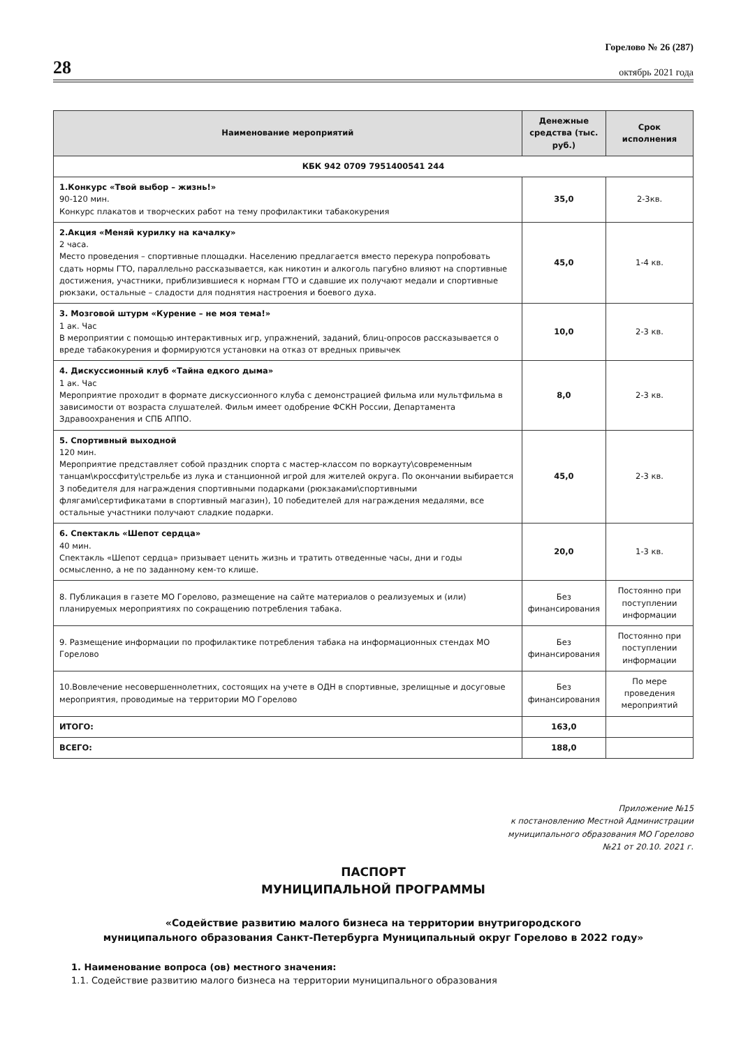28
Горелово № 26 (287)
октябрь 2021 года
| Наименование мероприятий | Денежные средства (тыс. руб.) | Срок исполнения |
| --- | --- | --- |
| КБК 942 0709 7951400541 244 | | |
| 1.Конкурс «Твой выбор – жизнь!» 90-120 мин. Конкурс плакатов и творческих работ на тему профилактики табакокурения | 35,0 | 2-3кв. |
| 2.Акция «Меняй курилку на качалку» 2 часа. Место проведения – спортивные площадки. Населению предлагается вместо перекура попробовать сдать нормы ГТО, параллельно рассказывается, как никотин и алкоголь пагубно влияют на спортивные достижения, участники, приблизившиеся к нормам ГТО и сдавшие их получают медали и спортивные рюкзаки, остальные – сладости для поднятия настроения и боевого духа. | 45,0 | 1-4 кв. |
| 3. Мозговой штурм «Курение – не моя тема!» 1 ак. Час В мероприятии с помощью интерактивных игр, упражнений, заданий, блиц-опросов рассказывается о вреде табакокурения и формируются установки на отказ от вредных привычек | 10,0 | 2-3 кв. |
| 4. Дискуссионный клуб «Тайна едкого дыма» 1 ак. Час Мероприятие проходит в формате дискуссионного клуба с демонстрацией фильма или мультфильма в зависимости от возраста слушателей. Фильм имеет одобрение ФСКН России, Департамента Здравоохранения и СПБ АППО. | 8,0 | 2-3 кв. |
| 5. Спортивный выходной 120 мин. Мероприятие представляет собой праздник спорта с мастер-классом по воркауту\современным танцам\кроссфиту\стрельбе из лука и станционной игрой для жителей округа. По окончании выбирается 3 победителя для награждения спортивными подарками (рюкзаками\спортивными флягами\сертификатами в спортивный магазин), 10 победителей для награждения медалями, все остальные участники получают сладкие подарки. | 45,0 | 2-3 кв. |
| 6. Спектакль «Шепот сердца» 40 мин. Спектакль «Шепот сердца» призывает ценить жизнь и тратить отведенные часы, дни и годы осмысленно, а не по заданному кем-то клише. | 20,0 | 1-3 кв. |
| 8. Публикация в газете МО Горелово, размещение на сайте материалов о реализуемых и (или) планируемых мероприятиях по сокращению потребления табака. | Без финансирования | Постоянно при поступлении информации |
| 9. Размещение информации по профилактике потребления табака на информационных стендах МО Горелово | Без финансирования | Постоянно при поступлении информации |
| 10.Вовлечение несовершеннолетних, состоящих на учете в ОДН в спортивные, зрелищные и досуговые мероприятия, проводимые на территории МО Горелово | Без финансирования | По мере проведения мероприятий |
| ИТОГО: | 163,0 | |
| ВСЕГО: | 188,0 | |
Приложение №15
к постановлению Местной Администрации
муниципального образования МО Горелово
№21 от 20.10. 2021 г.
ПАСПОРТ
МУНИЦИПАЛЬНОЙ ПРОГРАММЫ
«Содействие развитию малого бизнеса на территории внутригородского
муниципального образования Санкт-Петербурга Муниципальный округ Горелово в 2022 году»
1. Наименование вопроса (ов) местного значения:
1.1. Содействие развитию малого бизнеса на территории муниципального образования